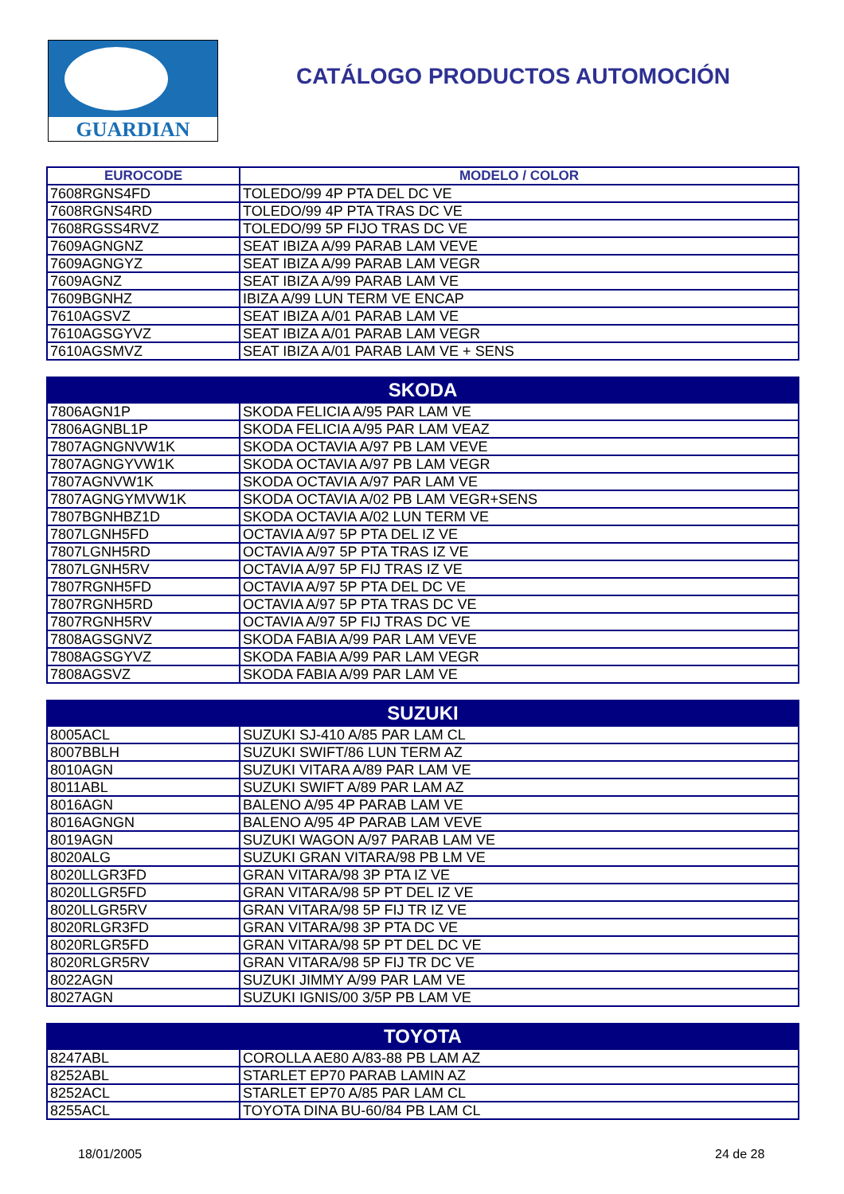GUARDIAN
CATÁLOGO PRODUCTOS AUTOMOCIÓN
| EUROCODE | MODELO / COLOR |
| --- | --- |
| 7608RGNS4FD | TOLEDO/99 4P PTA DEL DC VE |
| 7608RGNS4RD | TOLEDO/99 4P PTA TRAS DC VE |
| 7608RGSS4RVZ | TOLEDO/99 5P FIJO TRAS DC VE |
| 7609AGNGNZ | SEAT IBIZA A/99 PARAB LAM VEVE |
| 7609AGNGYZ | SEAT IBIZA A/99 PARAB LAM VEGR |
| 7609AGNZ | SEAT IBIZA A/99 PARAB LAM VE |
| 7609BGNHZ | IBIZA A/99 LUN TERM VE ENCAP |
| 7610AGSVZ | SEAT IBIZA A/01 PARAB LAM VE |
| 7610AGSGYVZ | SEAT IBIZA A/01 PARAB LAM VEGR |
| 7610AGSMVZ | SEAT IBIZA A/01 PARAB LAM VE + SENS |
| SKODA | |
| --- | --- |
| 7806AGN1P | SKODA FELICIA A/95 PAR LAM VE |
| 7806AGNBL1P | SKODA FELICIA A/95 PAR LAM VEAZ |
| 7807AGNGNVW1K | SKODA OCTAVIA A/97 PB LAM VEVE |
| 7807AGNGYVW1K | SKODA OCTAVIA A/97 PB LAM VEGR |
| 7807AGNVW1K | SKODA OCTAVIA A/97 PAR LAM VE |
| 7807AGNGYMVW1K | SKODA OCTAVIA A/02 PB LAM VEGR+SENS |
| 7807BGNHBZ1D | SKODA OCTAVIA A/02 LUN TERM VE |
| 7807LGNH5FD | OCTAVIA A/97 5P PTA DEL IZ VE |
| 7807LGNH5RD | OCTAVIA A/97 5P PTA TRAS IZ VE |
| 7807LGNH5RV | OCTAVIA A/97 5P FIJ TRAS IZ VE |
| 7807RGNH5FD | OCTAVIA A/97 5P PTA DEL DC VE |
| 7807RGNH5RD | OCTAVIA A/97 5P PTA TRAS DC VE |
| 7807RGNH5RV | OCTAVIA A/97 5P FIJ TRAS DC VE |
| 7808AGSGNVZ | SKODA FABIA A/99 PAR LAM VEVE |
| 7808AGSGYVZ | SKODA FABIA A/99 PAR LAM VEGR |
| 7808AGSVZ | SKODA FABIA A/99 PAR LAM VE |
| SUZUKI | |
| --- | --- |
| 8005ACL | SUZUKI SJ-410 A/85 PAR LAM CL |
| 8007BBLH | SUZUKI SWIFT/86 LUN TERM AZ |
| 8010AGN | SUZUKI VITARA A/89 PAR LAM VE |
| 8011ABL | SUZUKI SWIFT A/89 PAR LAM AZ |
| 8016AGN | BALENO A/95 4P PARAB LAM VE |
| 8016AGNGN | BALENO A/95 4P PARAB LAM VEVE |
| 8019AGN | SUZUKI WAGON A/97 PARAB LAM VE |
| 8020ALG | SUZUKI GRAN VITARA/98 PB LM VE |
| 8020LLGR3FD | GRAN VITARA/98 3P PTA IZ VE |
| 8020LLGR5FD | GRAN VITARA/98 5P PT DEL IZ VE |
| 8020LLGR5RV | GRAN VITARA/98 5P FIJ TR IZ VE |
| 8020RLGR3FD | GRAN VITARA/98 3P PTA DC VE |
| 8020RLGR5FD | GRAN VITARA/98 5P PT DEL DC VE |
| 8020RLGR5RV | GRAN VITARA/98 5P FIJ TR DC VE |
| 8022AGN | SUZUKI JIMMY A/99 PAR LAM VE |
| 8027AGN | SUZUKI IGNIS/00 3/5P PB LAM VE |
| TOYOTA | |
| --- | --- |
| 8247ABL | COROLLA AE80 A/83-88 PB LAM AZ |
| 8252ABL | STARLET EP70 PARAB LAMIN AZ |
| 8252ACL | STARLET EP70 A/85 PAR LAM CL |
| 8255ACL | TOYOTA DINA BU-60/84 PB LAM CL |
18/01/2005 24 de 28